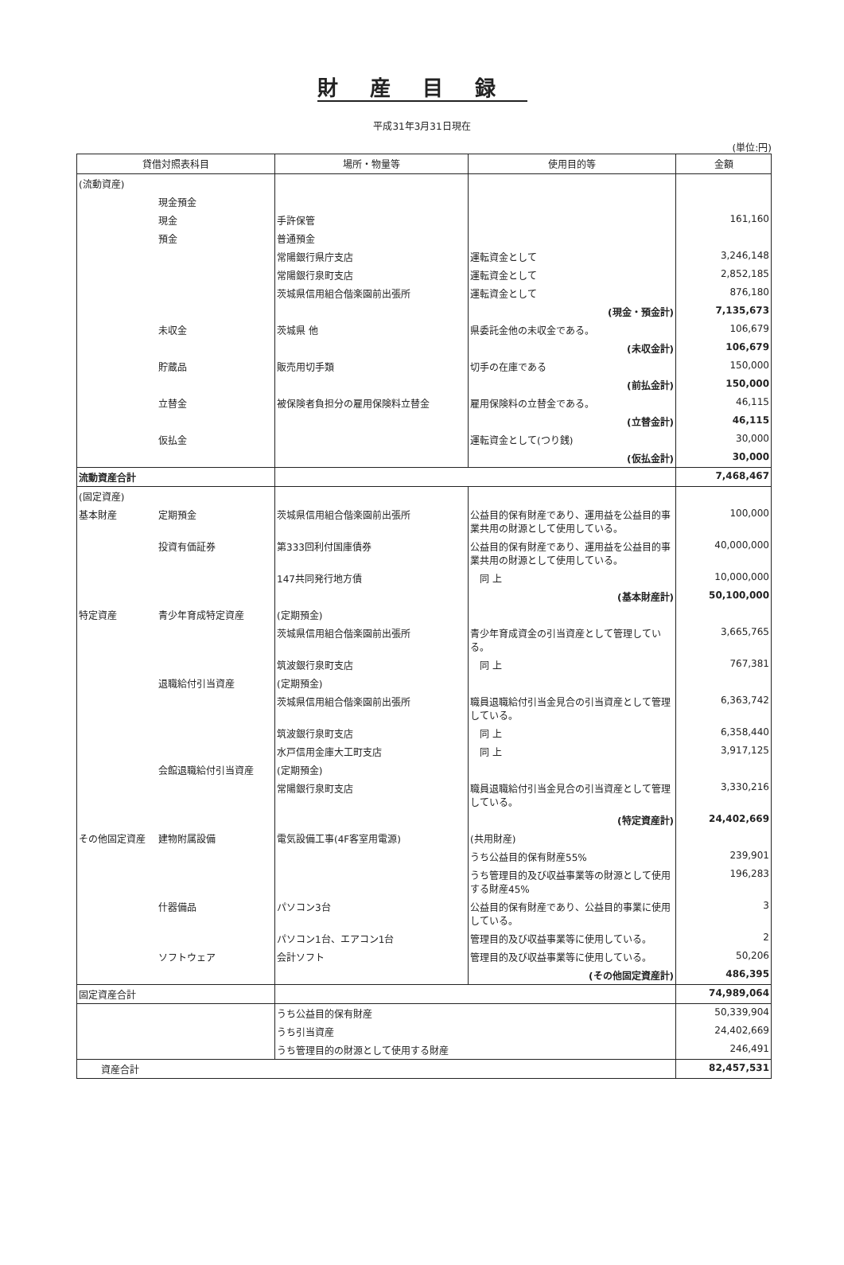財産目録
平成31年3月31日現在
(単位:円)
| 貸借対照表科目 | | 場所・物量等 | 使用目的等 | 金額 |
| --- | --- | --- | --- | --- |
| (流動資産) | | | | |
| | 現金預金 | | | |
| | 現金 | 手許保管 | | 161,160 |
| | 預金 | 普通預金 | | |
| | | 常陽銀行県庁支店 | 運転資金として | 3,246,148 |
| | | 常陽銀行泉町支店 | 運転資金として | 2,852,185 |
| | | 茨城県信用組合偕楽園前出張所 | 運転資金として | 876,180 |
| | | | (現金・預金計) | 7,135,673 |
| | 未収金 | 茨城県 他 | 県委託金他の未収金である。 | 106,679 |
| | | | (未収金計) | 106,679 |
| | 貯蔵品 | 販売用切手類 | 切手の在庫である | 150,000 |
| | | | (前払金計) | 150,000 |
| | 立替金 | 被保険者負担分の雇用保険料立替金 | 雇用保険料の立替金である。 | 46,115 |
| | | | (立替金計) | 46,115 |
| | 仮払金 | | 運転資金として(つり銭) | 30,000 |
| | | | (仮払金計) | 30,000 |
| 流動資産合計 | | | | 7,468,467 |
| (固定資産) | | | | |
| 基本財産 | 定期預金 | 茨城県信用組合偕楽園前出張所 | 公益目的保有財産であり、運用益を公益目的事業共用の財源として使用している。 | 100,000 |
| | 投資有価証券 | 第333回利付国庫債券 | 公益目的保有財産であり、運用益を公益目的事業共用の財源として使用している。 | 40,000,000 |
| | | 147共同発行地方債 | 同 上 | 10,000,000 |
| | | | (基本財産計) | 50,100,000 |
| 特定資産 | 青少年育成特定資産 | (定期預金) | | |
| | | 茨城県信用組合偕楽園前出張所 | 青少年育成資金の引当資産として管理している。 | 3,665,765 |
| | | 筑波銀行泉町支店 | 同 上 | 767,381 |
| | 退職給付引当資産 | (定期預金) | | |
| | | 茨城県信用組合偕楽園前出張所 | 職員退職給付引当金見合の引当資産として管理している。 | 6,363,742 |
| | | 筑波銀行泉町支店 | 同 上 | 6,358,440 |
| | | 水戸信用金庫大工町支店 | 同 上 | 3,917,125 |
| | 会館退職給付引当資産 | (定期預金) | | |
| | | 常陽銀行泉町支店 | 職員退職給付引当金見合の引当資産として管理している。 | 3,330,216 |
| | | | (特定資産計) | 24,402,669 |
| その他固定資産 | 建物附属設備 | 電気設備工事(4F客室用電源) | (共用財産) | |
| | | | うち公益目的保有財産55% | 239,901 |
| | | | うち管理目的及び収益事業等の財源として使用する財産45% | 196,283 |
| | 什器備品 | パソコン3台 | 公益目的保有財産であり、公益目的事業に使用している。 | 3 |
| | | パソコン1台、エアコン1台 | 管理目的及び収益事業等に使用している。 | 2 |
| | ソフトウェア | 会計ソフト | 管理目的及び収益事業等に使用している。 | 50,206 |
| | | | (その他固定資産計) | 486,395 |
| 固定資産合計 | | | | 74,989,064 |
| | | うち公益目的保有財産 | | 50,339,904 |
| | | うち引当資産 | | 24,402,669 |
| | | うち管理目的の財源として使用する財産 | | 246,491 |
| 資産合計 | | | | 82,457,531 |